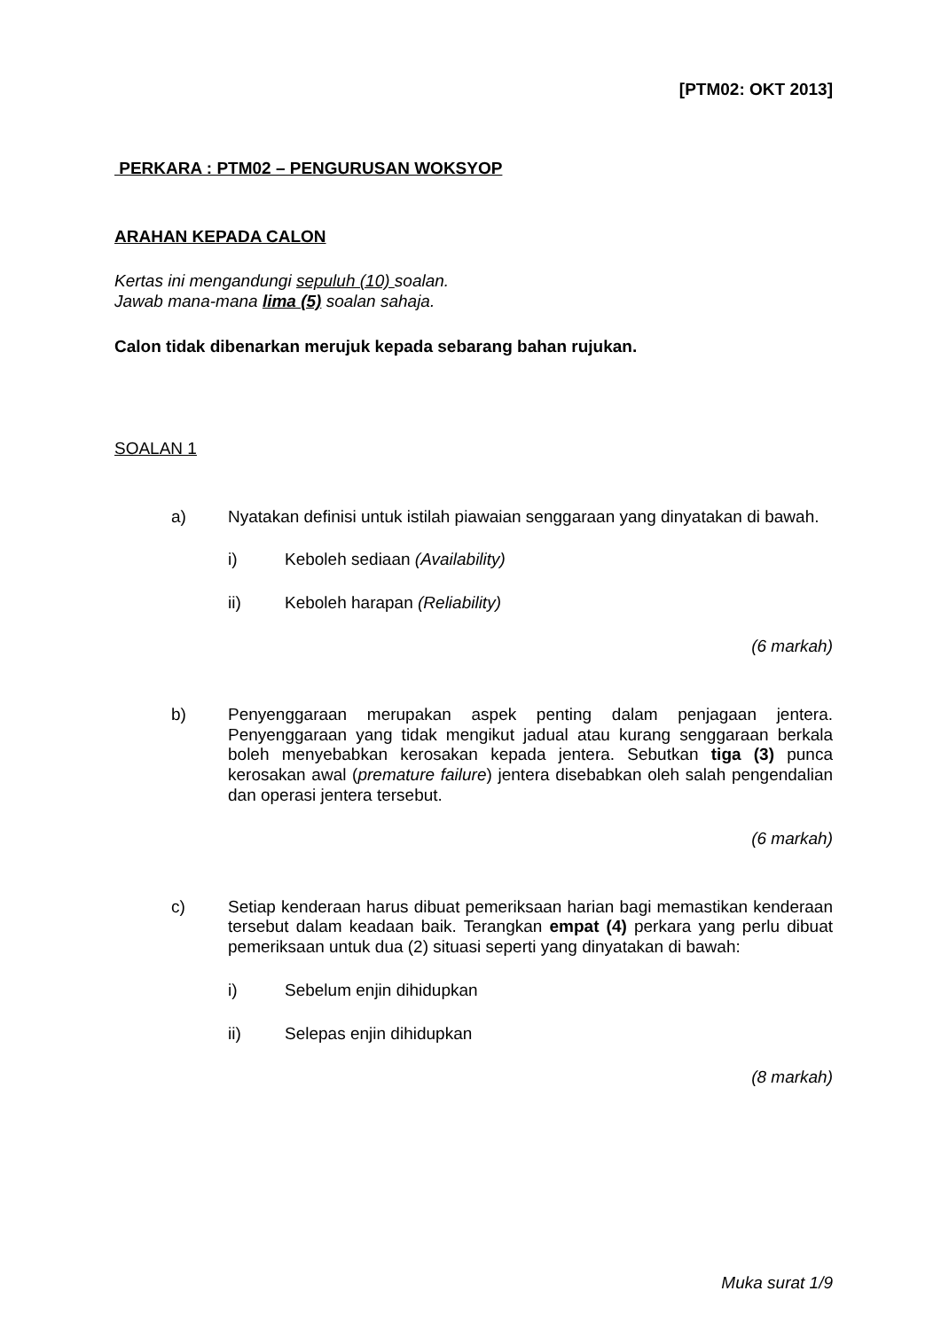[PTM02: OKT 2013]
PERKARA : PTM02 – PENGURUSAN WOKSYOP
ARAHAN KEPADA CALON
Kertas ini mengandungi sepuluh (10) soalan.
Jawab mana-mana lima (5) soalan sahaja.
Calon tidak dibenarkan merujuk kepada sebarang bahan rujukan.
SOALAN 1
a) Nyatakan definisi untuk istilah piawaian senggaraan yang dinyatakan di bawah.
i) Keboleh sediaan (Availability)
ii) Keboleh harapan (Reliability)
(6 markah)
b) Penyenggaraan merupakan aspek penting dalam penjagaan jentera. Penyenggaraan yang tidak mengikut jadual atau kurang senggaraan berkala boleh menyebabkan kerosakan kepada jentera. Sebutkan tiga (3) punca kerosakan awal (premature failure) jentera disebabkan oleh salah pengendalian dan operasi jentera tersebut.
(6 markah)
c) Setiap kenderaan harus dibuat pemeriksaan harian bagi memastikan kenderaan tersebut dalam keadaan baik. Terangkan empat (4) perkara yang perlu dibuat pemeriksaan untuk dua (2) situasi seperti yang dinyatakan di bawah:
i) Sebelum enjin dihidupkan
ii) Selepas enjin dihidupkan
(8 markah)
Muka surat 1/9